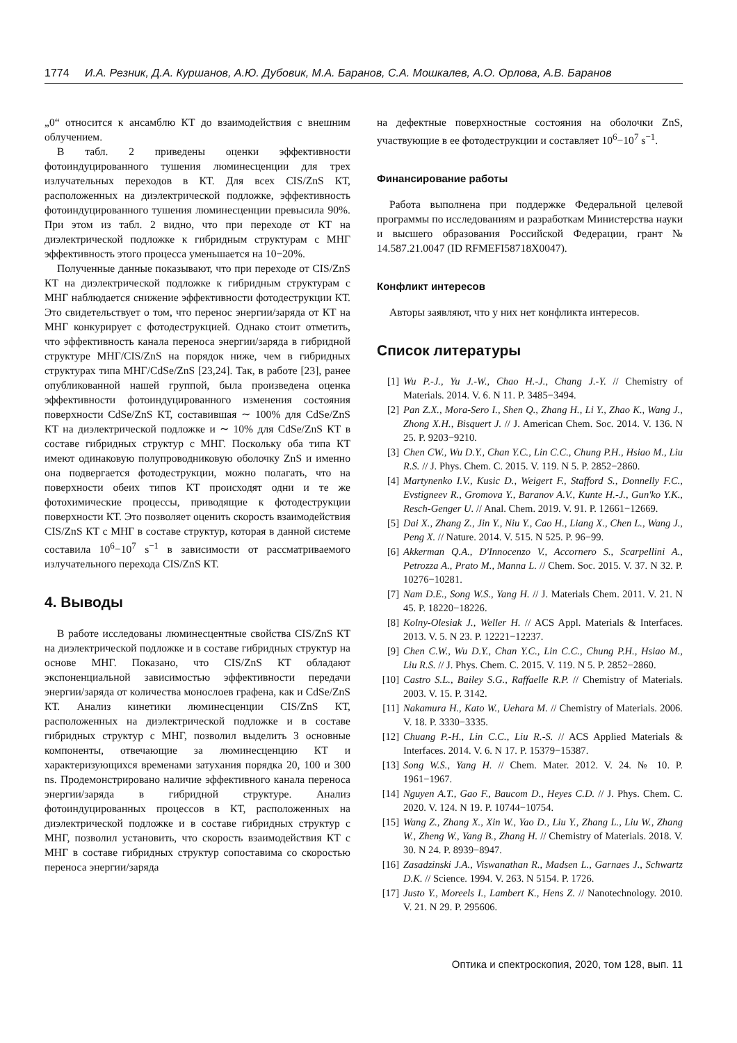1774 И.А. Резник, Д.А. Куршанов, А.Ю. Дубовик, М.А. Баранов, С.А. Мошкалев, А.О. Орлова, А.В. Баранов
„0“ относится к ансамблю КТ до взаимодействия с внешним облучением.
В табл. 2 приведены оценки эффективности фотоиндуцированного тушения люминесценции для трех излучательных переходов в КТ. Для всех CIS/ZnS КТ, расположенных на диэлектрической подложке, эффективность фотоиндуцированного тушения люминесценции превысила 90%. При этом из табл. 2 видно, что при переходе от КТ на диэлектрической подложке к гибридным структурам с МНГ эффективность этого процесса уменьшается на 10−20%.
Полученные данные показывают, что при переходе от CIS/ZnS КТ на диэлектрической подложке к гибридным структурам с МНГ наблюдается снижение эффективности фотодеструкции КТ. Это свидетельствует о том, что перенос энергии/заряда от КТ на МНГ конкурирует с фотодеструкцией. Однако стоит отметить, что эффективность канала переноса энергии/заряда в гибридной структуре МНГ/CIS/ZnS на порядок ниже, чем в гибридных структурах типа МНГ/CdSe/ZnS [23,24]. Так, в работе [23], ранее опубликованной нашей группой, была произведена оценка эффективности фотоиндуцированного изменения состояния поверхности CdSe/ZnS КТ, составившая ∼ 100% для CdSe/ZnS КТ на диэлектрической подложке и ∼ 10% для CdSe/ZnS КТ в составе гибридных структур с МНГ. Поскольку оба типа КТ имеют одинаковую полупроводниковую оболочку ZnS и именно она подвергается фотодеструкции, можно полагать, что на поверхности обеих типов КТ происходят одни и те же фотохимические процессы, приводящие к фотодеструкции поверхности КТ. Это позволяет оценить скорость взаимодействия CIS/ZnS КТ с МНГ в составе структур, которая в данной системе составила 10<sup>6</sup>−10<sup>7</sup> s<sup>−1</sup> в зависимости от рассматриваемого излучательного перехода CIS/ZnS КТ.
4. Выводы
В работе исследованы люминесцентные свойства CIS/ZnS КТ на диэлектрической подложке и в составе гибридных структур на основе МНГ. Показано, что CIS/ZnS КТ обладают экспоненциальной зависимостью эффективности передачи энергии/заряда от количества монослоев графена, как и CdSe/ZnS КТ. Анализ кинетики люминесценции CIS/ZnS КТ, расположенных на диэлектрической подложке и в составе гибридных структур с МНГ, позволил выделить 3 основные компоненты, отвечающие за люминесценцию КТ и характеризующихся временами затухания порядка 20, 100 и 300 ns. Продемонстрировано наличие эффективного канала переноса энергии/заряда в гибридной структуре. Анализ фотоиндуцированных процессов в КТ, расположенных на диэлектрической подложке и в составе гибридных структур с МНГ, позволил установить, что скорость взаимодействия КТ с МНГ в составе гибридных структур сопоставима со скоростью переноса энергии/заряда
на дефектные поверхностные состояния на оболочки ZnS, участвующие в ее фотодеструкции и составляет 10<sup>6</sup>−10<sup>7</sup> s<sup>−1</sup>.
Финансирование работы
Работа выполнена при поддержке Федеральной целевой программы по исследованиям и разработкам Министерства науки и высшего образования Российской Федерации, грант № 14.587.21.0047 (ID RFMEFI58718X0047).
Конфликт интересов
Авторы заявляют, что у них нет конфликта интересов.
Список литературы
[1] Wu P.-J., Yu J.-W., Chao H.-J., Chang J.-Y. // Chemistry of Materials. 2014. V. 6. N 11. P. 3485−3494.
[2] Pan Z.X., Mora-Sero I., Shen Q., Zhang H., Li Y., Zhao K., Wang J., Zhong X.H., Bisquert J. // J. American Chem. Soc. 2014. V. 136. N 25. P. 9203−9210.
[3] Chen CW., Wu D.Y., Chan Y.C., Lin C.C., Chung P.H., Hsiao M., Liu R.S. // J. Phys. Chem. C. 2015. V. 119. N 5. P. 2852−2860.
[4] Martynenko I.V., Kusic D., Weigert F., Stafford S., Donnelly F.C., Evstigneev R., Gromova Y., Baranov A.V., Kunte H.-J., Gun'ko Y.K., Resch-Genger U. // Anal. Chem. 2019. V. 91. P. 12661−12669.
[5] Dai X., Zhang Z., Jin Y., Niu Y., Cao H., Liang X., Chen L., Wang J., Peng X. // Nature. 2014. V. 515. N 525. P. 96−99.
[6] Akkerman Q.A., D'Innocenzo V., Accornero S., Scarpellini A., Petrozza A., Prato M., Manna L. // Chem. Soc. 2015. V. 37. N 32. P. 10276−10281.
[7] Nam D.E., Song W.S., Yang H. // J. Materials Chem. 2011. V. 21. N 45. P. 18220−18226.
[8] Kolny-Olesiak J., Weller H. // ACS Appl. Materials & Interfaces. 2013. V. 5. N 23. P. 12221−12237.
[9] Chen C.W., Wu D.Y., Chan Y.C., Lin C.C., Chung P.H., Hsiao M., Liu R.S. // J. Phys. Chem. C. 2015. V. 119. N 5. P. 2852−2860.
[10] Castro S.L., Bailey S.G., Raffaelle R.P. // Chemistry of Materials. 2003. V. 15. P. 3142.
[11] Nakamura H., Kato W., Uehara M. // Chemistry of Materials. 2006. V. 18. P. 3330−3335.
[12] Chuang P.-H., Lin C.C., Liu R.-S. // ACS Applied Materials & Interfaces. 2014. V. 6. N 17. P. 15379−15387.
[13] Song W.S., Yang H. // Chem. Mater. 2012. V. 24. № 10. P. 1961−1967.
[14] Nguyen A.T., Gao F., Baucom D., Heyes C.D. // J. Phys. Chem. C. 2020. V. 124. N 19. P. 10744−10754.
[15] Wang Z., Zhang X., Xin W., Yao D., Liu Y., Zhang L., Liu W., Zhang W., Zheng W., Yang B., Zhang H. // Chemistry of Materials. 2018. V. 30. N 24. P. 8939−8947.
[16] Zasadzinski J.A., Viswanathan R., Madsen L., Garnaes J., Schwartz D.K. // Science. 1994. V. 263. N 5154. P. 1726.
[17] Justo Y., Moreels I., Lambert K., Hens Z. // Nanotechnology. 2010. V. 21. N 29. P. 295606.
Оптика и спектроскопия, 2020, том 128, вып. 11